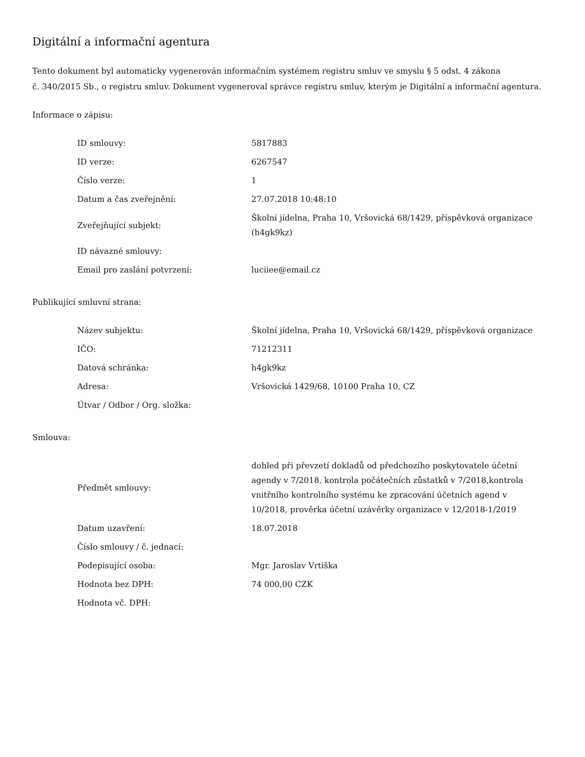Digitální a informační agentura
Tento dokument byl automaticky vygenerován informačním systémem registru smluv ve smyslu § 5 odst. 4 zákona
č. 340/2015 Sb., o registru smluv. Dokument vygeneroval správce registru smluv, kterým je Digitální a informační agentura.
Informace o zápisu:
| ID smlouvy: | 5817883 |
| ID verze: | 6267547 |
| Číslo verze: | 1 |
| Datum a čas zveřejnění: | 27.07.2018 10:48:10 |
| Zveřejňující subjekt: | Školní jídelna, Praha 10, Vršovická 68/1429, příspěvková organizace (h4gk9kz) |
| ID návazné smlouvy: | |
| Email pro zaslání potvrzení: | luciiee@email.cz |
Publikující smluvní strana:
| Název subjektu: | Školní jídelna, Praha 10, Vršovická 68/1429, příspěvková organizace |
| IČO: | 71212311 |
| Datová schránka: | h4gk9kz |
| Adresa: | Vršovická 1429/68, 10100 Praha 10, CZ |
| Útvar / Odbor / Org. složka: | |
Smlouva:
| Předmět smlouvy: | dohled při převzetí dokladů od předchozího poskytovatele účetní agendy v 7/2018, kontrola počátečních zůstatků v 7/2018,kontrola vnitřního kontrolního systému ke zpracování účetních agend v 10/2018, prověrka účetní uzávěrky organizace v 12/2018-1/2019 |
| Datum uzavření: | 18.07.2018 |
| Číslo smlouvy / č. jednací: | |
| Podepisující osoba: | Mgr. Jaroslav Vrtiška |
| Hodnota bez DPH: | 74 000,00 CZK |
| Hodnota vč. DPH: | |